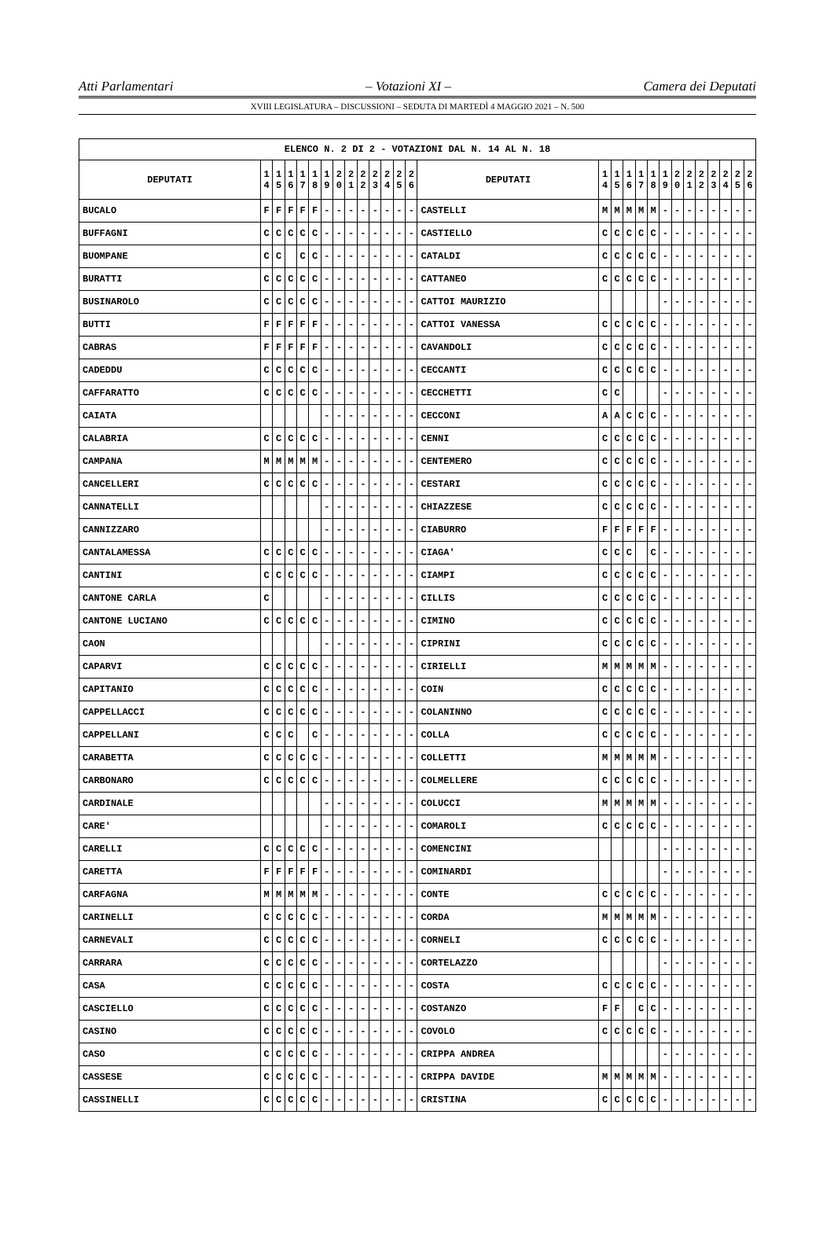Atti Parlamentari – Votazioni XI – Camera dei Deputati
XVIII LEGISLATURA – DISCUSSIONI – SEDUTA DI MARTEDÌ 4 MAGGIO 2021 – N. 500
| ELENCO N. 2 DI 2 - VOTAZIONI DAL N. 14 AL N. 18 | | | | | | | | | | | | | | | | | | | | | | | | | | | |
| --- | --- | --- | --- | --- | --- | --- | --- | --- | --- | --- | --- | --- | --- | --- | --- | --- | --- | --- | --- | --- | --- | --- | --- | --- | --- | --- | --- |
| DEPUTATI | 1 4 | 1 5 | 1 6 | 1 7 | 1 8 | 1 9 | 2 0 | 2 1 | 2 2 | 2 3 | 2 4 | 2 5 | 2 6 | DEPUTATI | 1 4 | 1 5 | 1 6 | 1 7 | 1 8 | 1 9 | 2 0 | 2 1 | 2 2 | 2 3 | 2 4 | 2 5 | 2 6 |
| BUCALO | F | F | F | F | F | - | - | - | - | - | - | - | - | CASTELLI | M | M | M | M | M | - | - | - | - | - | - | - | - |
| BUFFAGNI | C | C | C | C | C | - | - | - | - | - | - | - | - | CASTIELLO | C | C | C | C | C | - | - | - | - | - | - | - | - |
| BUOMPANE | C | C | | C | C | - | - | - | - | - | - | - | - | CATALDI | C | C | C | C | C | - | - | - | - | - | - | - | - |
| BURATTI | C | C | C | C | C | - | - | - | - | - | - | - | - | CATTANEO | C | C | C | C | C | - | - | - | - | - | - | - | - |
| BUSINAROLO | C | C | C | C | C | - | - | - | - | - | - | - | - | CATTOI MAURIZIO | | | | | | - | - | - | - | - | - | - | - |
| BUTTI | F | F | F | F | F | - | - | - | - | - | - | - | - | CATTOI VANESSA | C | C | C | C | C | - | - | - | - | - | - | - | - |
| CABRAS | F | F | F | F | F | - | - | - | - | - | - | - | - | CAVANDOLI | C | C | C | C | C | - | - | - | - | - | - | - | - |
| CADEDDU | C | C | C | C | C | - | - | - | - | - | - | - | - | CECCANTI | C | C | C | C | C | - | - | - | - | - | - | - | - |
| CAFFARATTO | C | C | C | C | C | - | - | - | - | - | - | - | - | CECCHETTI | C | C | | | | - | - | - | - | - | - | - | - |
| CAIATA | | | | | | - | - | - | - | - | - | - | - | CECCONI | A | A | C | C | C | - | - | - | - | - | - | - | - |
| CALABRIA | C | C | C | C | C | - | - | - | - | - | - | - | - | CENNI | C | C | C | C | C | - | - | - | - | - | - | - | - |
| CAMPANA | M | M | M | M | M | - | - | - | - | - | - | - | - | CENTEMERO | C | C | C | C | C | - | - | - | - | - | - | - | - |
| CANCELLERI | C | C | C | C | C | - | - | - | - | - | - | - | - | CESTARI | C | C | C | C | C | - | - | - | - | - | - | - | - |
| CANNATELLI | | | | | | - | - | - | - | - | - | - | - | CHIAZZESE | C | C | C | C | C | - | - | - | - | - | - | - | - |
| CANNIZZARO | | | | | | - | - | - | - | - | - | - | - | CIABURRO | F | F | F | F | F | - | - | - | - | - | - | - | - |
| CANTALAMESSA | C | C | C | C | C | - | - | - | - | - | - | - | - | CIAGA' | C | C | C | | C | - | - | - | - | - | - | - | - |
| CANTINI | C | C | C | C | C | - | - | - | - | - | - | - | - | CIAMPI | C | C | C | C | C | - | - | - | - | - | - | - | - |
| CANTONE CARLA | C | | | | | - | - | - | - | - | - | - | - | CILLIS | C | C | C | C | C | - | - | - | - | - | - | - | - |
| CANTONE LUCIANO | C | C | C | C | C | - | - | - | - | - | - | - | - | CIMINO | C | C | C | C | C | - | - | - | - | - | - | - | - |
| CAON | | | | | | - | - | - | - | - | - | - | - | CIPRINI | C | C | C | C | C | - | - | - | - | - | - | - | - |
| CAPARVI | C | C | C | C | C | - | - | - | - | - | - | - | - | CIRIELLI | M | M | M | M | M | - | - | - | - | - | - | - | - |
| CAPITANIO | C | C | C | C | C | - | - | - | - | - | - | - | - | COIN | C | C | C | C | C | - | - | - | - | - | - | - | - |
| CAPPELLACCI | C | C | C | C | C | - | - | - | - | - | - | - | - | COLANINNO | C | C | C | C | C | - | - | - | - | - | - | - | - |
| CAPPELLANI | C | C | C | | C | - | - | - | - | - | - | - | - | COLLA | C | C | C | C | C | - | - | - | - | - | - | - | - |
| CARABETTA | C | C | C | C | C | - | - | - | - | - | - | - | - | COLLETTI | M | M | M | M | M | - | - | - | - | - | - | - | - |
| CARBONARO | C | C | C | C | C | - | - | - | - | - | - | - | - | COLMELLERE | C | C | C | C | C | - | - | - | - | - | - | - | - |
| CARDINALE | | | | | | - | - | - | - | - | - | - | - | COLUCCI | M | M | M | M | M | - | - | - | - | - | - | - | - |
| CARE' | | | | | | - | - | - | - | - | - | - | - | COMAROLI | C | C | C | C | C | - | - | - | - | - | - | - | - |
| CARELLI | C | C | C | C | C | - | - | - | - | - | - | - | - | COMENCINI | | | | | | - | - | - | - | - | - | - | - |
| CARETTA | F | F | F | F | F | - | - | - | - | - | - | - | - | COMINARDI | | | | | | - | - | - | - | - | - | - | - |
| CARFAGNA | M | M | M | M | M | - | - | - | - | - | - | - | - | CONTE | C | C | C | C | C | - | - | - | - | - | - | - | - |
| CARINELLI | C | C | C | C | C | - | - | - | - | - | - | - | - | CORDA | M | M | M | M | M | - | - | - | - | - | - | - | - |
| CARNEVALI | C | C | C | C | C | - | - | - | - | - | - | - | - | CORNELI | C | C | C | C | C | - | - | - | - | - | - | - | - |
| CARRARA | C | C | C | C | C | - | - | - | - | - | - | - | - | CORTELAZZO | | | | | | - | - | - | - | - | - | - | - |
| CASA | C | C | C | C | C | - | - | - | - | - | - | - | - | COSTA | C | C | C | C | C | - | - | - | - | - | - | - | - |
| CASCIELLO | C | C | C | C | C | - | - | - | - | - | - | - | - | COSTANZO | F | F | | C | C | - | - | - | - | - | - | - | - |
| CASINO | C | C | C | C | C | - | - | - | - | - | - | - | - | COVOLO | C | C | C | C | C | - | - | - | - | - | - | - | - |
| CASO | C | C | C | C | C | - | - | - | - | - | - | - | - | CRIPPA ANDREA | | | | | | - | - | - | - | - | - | - | - |
| CASSESE | C | C | C | C | C | - | - | - | - | - | - | - | - | CRIPPA DAVIDE | M | M | M | M | M | - | - | - | - | - | - | - | - |
| CASSINELLI | C | C | C | C | C | - | - | - | - | - | - | - | - | CRISTINA | C | C | C | C | C | - | - | - | - | - | - | - | - |